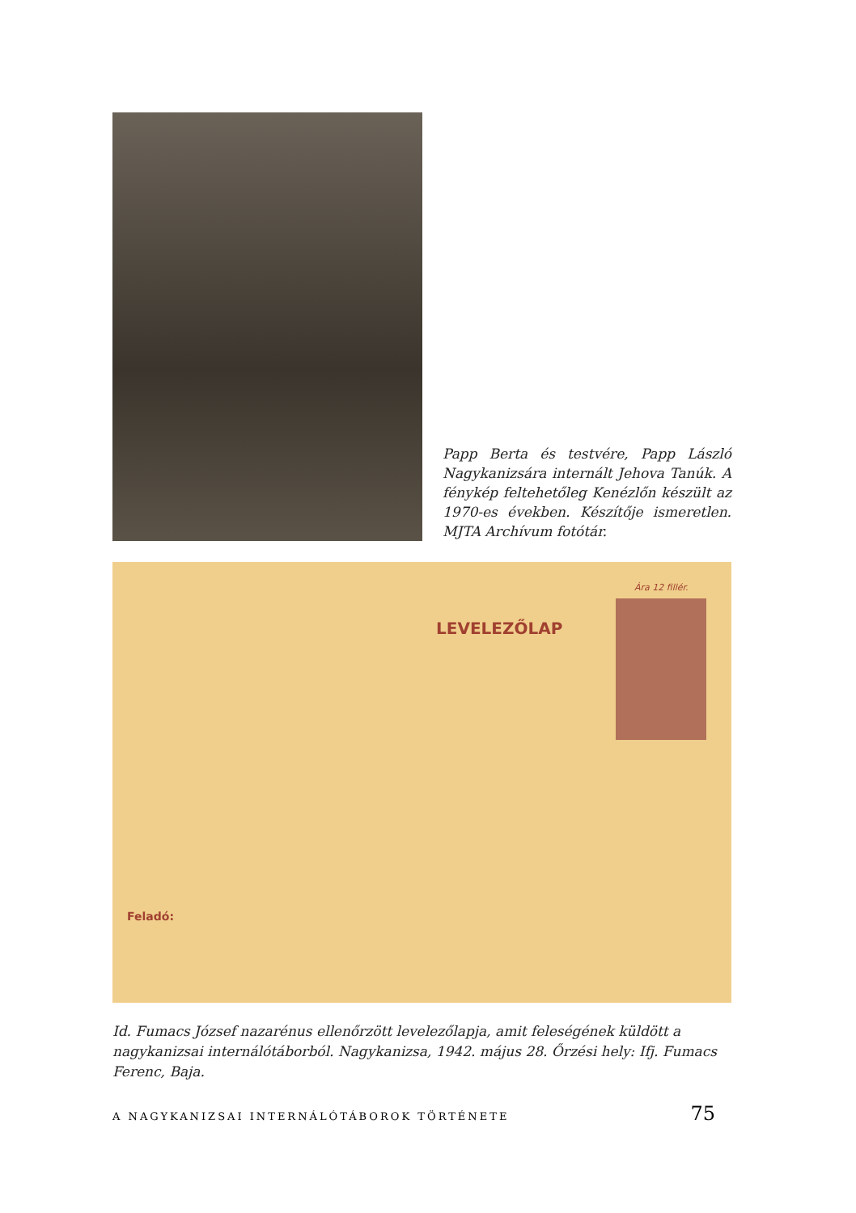Papp Berta és testvére, Papp László Nagykanizsára internált Jehova Tanúk. A fénykép feltehetőleg Kenézlőn készült az 1970-es években. Készítője ismeretlen. MJTA Archívum fotótár.
Ára 12 fillér.
LEVELEZŐLAP
Feladó:
Id. Fumacs József nazarénus ellenőrzött levelezőlapja, amit feleségének küldött a nagykanizsai internálótáborból. Nagykanizsa, 1942. május 28. Őrzési hely: Ifj. Fumacs Ferenc, Baja.
A NAGYKANIZSAI INTERNÁLÓTÁBOROK TÖRTÉNETE 75